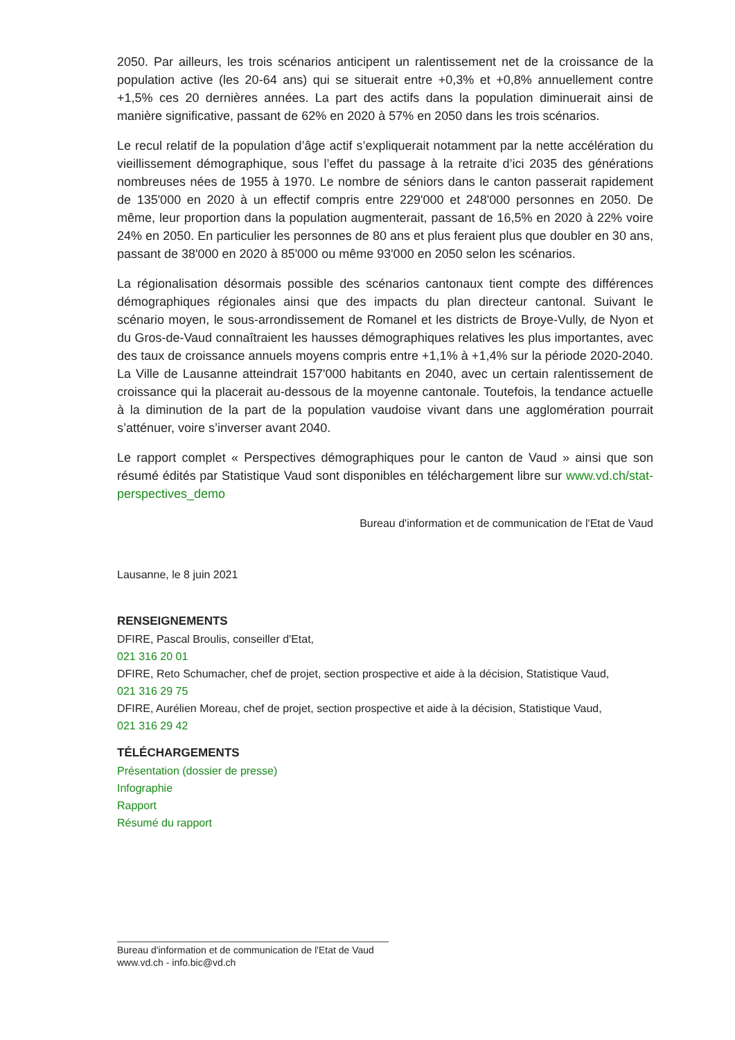2050. Par ailleurs, les trois scénarios anticipent un ralentissement net de la croissance de la population active (les 20-64 ans) qui se situerait entre +0,3% et +0,8% annuellement contre +1,5% ces 20 dernières années. La part des actifs dans la population diminuerait ainsi de manière significative, passant de 62% en 2020 à 57% en 2050 dans les trois scénarios.
Le recul relatif de la population d’âge actif s’expliquerait notamment par la nette accélération du vieillissement démographique, sous l’effet du passage à la retraite d’ici 2035 des générations nombreuses nées de 1955 à 1970. Le nombre de séniors dans le canton passerait rapidement de 135'000 en 2020 à un effectif compris entre 229'000 et 248'000 personnes en 2050. De même, leur proportion dans la population augmenterait, passant de 16,5% en 2020 à 22% voire 24% en 2050. En particulier les personnes de 80 ans et plus feraient plus que doubler en 30 ans, passant de 38'000 en 2020 à 85'000 ou même 93'000 en 2050 selon les scénarios.
La régionalisation désormais possible des scénarios cantonaux tient compte des différences démographiques régionales ainsi que des impacts du plan directeur cantonal. Suivant le scénario moyen, le sous-arrondissement de Romanel et les districts de Broye-Vully, de Nyon et du Gros-de-Vaud connaîtraient les hausses démographiques relatives les plus importantes, avec des taux de croissance annuels moyens compris entre +1,1% à +1,4% sur la période 2020-2040. La Ville de Lausanne atteindrait 157'000 habitants en 2040, avec un certain ralentissement de croissance qui la placerait au-dessous de la moyenne cantonale. Toutefois, la tendance actuelle à la diminution de la part de la population vaudoise vivant dans une agglomération pourrait s’atténuer, voire s’inverser avant 2040.
Le rapport complet « Perspectives démographiques pour le canton de Vaud » ainsi que son résumé édités par Statistique Vaud sont disponibles en téléchargement libre sur www.vd.ch/stat-perspectives_demo
Bureau d'information et de communication de l'Etat de Vaud
Lausanne, le 8 juin 2021
RENSEIGNEMENTS
DFIRE, Pascal Broulis, conseiller d'Etat,
021 316 20 01
DFIRE, Reto Schumacher, chef de projet, section prospective et aide à la décision, Statistique Vaud,
021 316 29 75
DFIRE, Aurélien Moreau, chef de projet, section prospective et aide à la décision, Statistique Vaud,
021 316 29 42
TÉLÉCHARGEMENTS
Présentation (dossier de presse)
Infographie
Rapport
Résumé du rapport
Bureau d'information et de communication de l'Etat de Vaud
www.vd.ch - info.bic@vd.ch